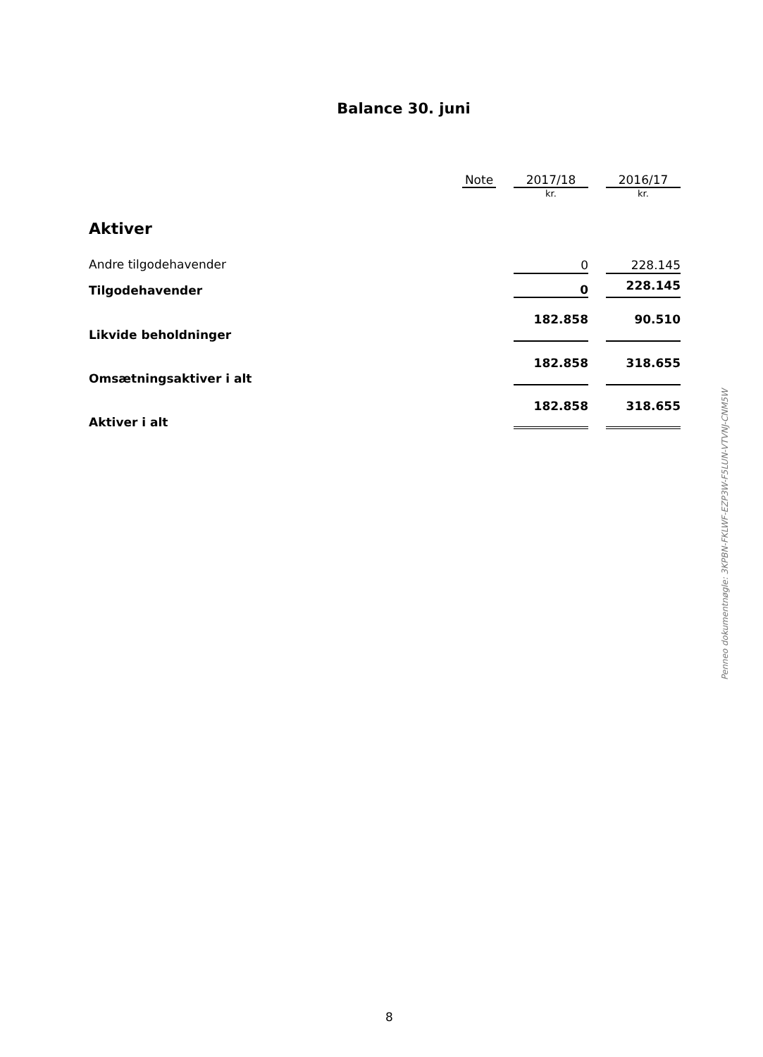Balance 30. juni
| | Note | | 2017/18 | | 2016/17 |
| --- | --- | --- | --- | --- | --- |
| | | | kr. | | kr. |
| Aktiver | | | | | |
| Andre tilgodehavender | | | 0 | | 228.145 |
| Tilgodehavender | | | 0 | | 228.145 |
| Likvide beholdninger | | | 182.858 | | 90.510 |
| Omsætningsaktiver i alt | | | 182.858 | | 318.655 |
| Aktiver i alt | | | 182.858 | | 318.655 |
Penneo dokumentnøgle: 3KPBN-FKLWF-EZP3W-F5LUN-VTVNJ-CNM5W
8